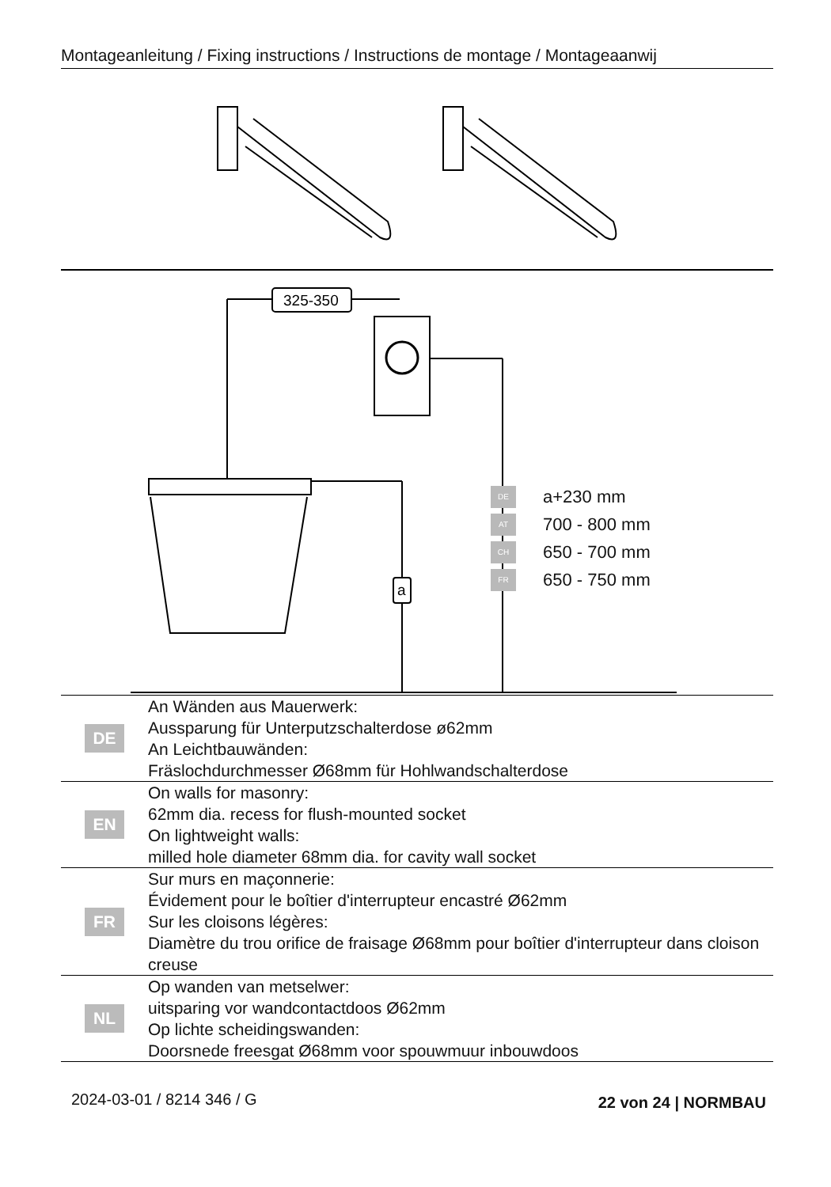Montageanleitung / Fixing instructions / Instructions de montage / Montageaanwij
325-350
a
DE a+230 mm
AT 700 - 800 mm
CH 650 - 700 mm
FR 650 - 750 mm
| DE | An Wänden aus Mauerwerk: Aussparung für Unterputzschalterdose ø62mm An Leichtbauwänden: Fräslochdurchmesser Ø68mm für Hohlwandschalterdose |
| EN | On walls for masonry: 62mm dia. recess for flush-mounted socket On lightweight walls: milled hole diameter 68mm dia. for cavity wall socket |
| FR | Sur murs en maçonnerie: Évidement pour le boîtier d'interrupteur encastré Ø62mm Sur les cloisons légères: Diamètre du trou orifice de fraisage Ø68mm pour boîtier d'interrupteur dans cloison creuse |
| NL | Op wanden van metselwer: uitsparing vor wandcontactdoos Ø62mm Op lichte scheidingswanden: Doorsnede freesgat Ø68mm voor spouwmuur inbouwdoos |
2024-03-01 / 8214 346 / G 22 von 24 | NORMBAU